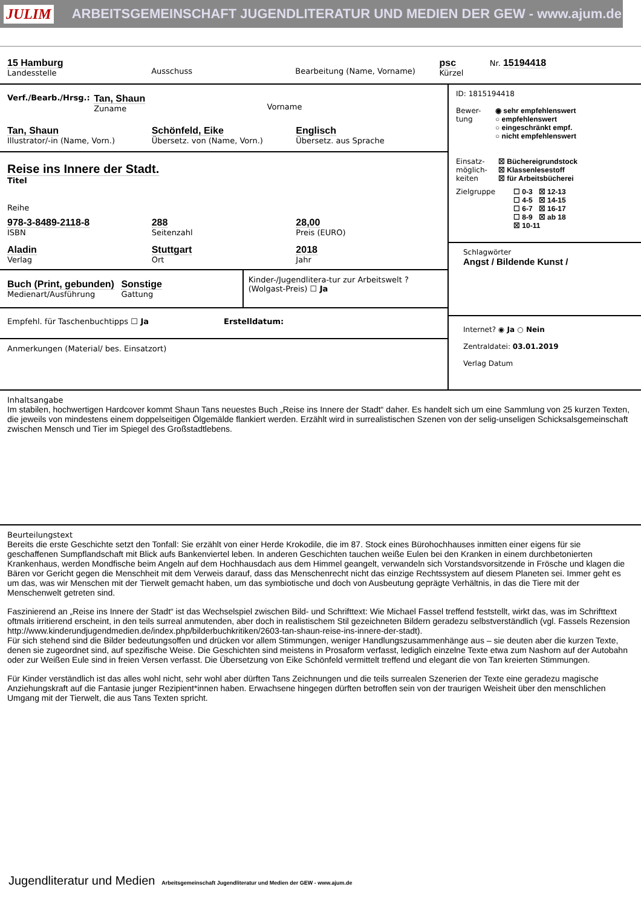JULIM ARBEITSGEMEINSCHAFT JUGENDLITERATUR UND MEDIEN DER GEW - www.ajum.de
15 Hamburg
Landesstelle
Ausschuss
Bearbeitung (Name, Vorname)
psc
Kürzel
Nr. 15194418
Verf./Bearb./Hrsg.:
Tan, Shaun
Zuname
Vorname
Tan, Shaun
Illustrator/-in (Name, Vorn.)
Schönfeld, Eike
Übersetz. von (Name, Vorn.)
Englisch
Übersetz. aus Sprache
Reise ins Innere der Stadt.
Titel
Reihe
978-3-8489-2118-8
ISBN
288
Seitenzahl
28,00
Preis (EURO)
Aladin
Verlag
Stuttgart
Ort
2018
Jahr
Buch (Print, gebunden)
Medienart/Ausführung
Sonstige
Gattung
Kinder-/Jugendlitera-tur zur Arbeitswelt ? (Wolgast-Preis) ☐ Ja
Empfehl. für Taschenbuchtipps ☐ Ja
Erstelldatum:
Anmerkungen (Material/ bes. Einsatzort)
ID: 1815194418
Bewer-
tung
◉ sehr empfehlenswert
○ empfehlenswert
○ eingeschränkt empf.
○ nicht empfehlenswert
Einsatz-
möglich-
keiten
☒ Büchereigrundstock
☒ Klassenlesestoff
☒ für Arbeitsbücherei
Zielgruppe ☐ 0-3 ☒ 12-13
☐ 4-5 ☒ 14-15
☐ 6-7 ☒ 16-17
☐ 8-9 ☒ ab 18
☒ 10-11
Schlagwörter
Angst / Bildende Kunst /
Internet? ◉ Ja ○ Nein
Zentraldatei: 03.01.2019
Verlag Datum
Inhaltsangabe
Im stabilen, hochwertigen Hardcover kommt Shaun Tans neuestes Buch „Reise ins Innere der Stadt“ daher. Es handelt sich um eine Sammlung von 25 kurzen Texten, die jeweils von mindestens einem doppelseitigen Ölgemälde flankiert werden. Erzählt wird in surrealistischen Szenen von der selig-unseligen Schicksalsgemeinschaft zwischen Mensch und Tier im Spiegel des Großstadtlebens.
Beurteilungstext
Bereits die erste Geschichte setzt den Tonfall: Sie erzählt von einer Herde Krokodile, die im 87. Stock eines Bürohochhauses inmitten einer eigens für sie geschaffenen Sumpflandschaft mit Blick aufs Bankenviertel leben. In anderen Geschichten tauchen weiße Eulen bei den Kranken in einem durchbetonierten Krankenhaus, werden Mondfische beim Angeln auf dem Hochhausdach aus dem Himmel geangelt, verwandeln sich Vorstandsvorsitzende in Frösche und klagen die Bären vor Gericht gegen die Menschheit mit dem Verweis darauf, dass das Menschenrecht nicht das einzige Rechtssystem auf diesem Planeten sei. Immer geht es um das, was wir Menschen mit der Tierwelt gemacht haben, um das symbiotische und doch von Ausbeutung geprägte Verhältnis, in das die Tiere mit der Menschenwelt getreten sind.
Faszinierend an „Reise ins Innere der Stadt“ ist das Wechselspiel zwischen Bild- und Schrifttext: Wie Michael Fassel treffend feststellt, wirkt das, was im Schrifttext oftmals irritierend erscheint, in den teils surreal anmutenden, aber doch in realistischem Stil gezeichneten Bildern geradezu selbstverständlich (vgl. Fassels Rezension
http://www.kinderundjugendmedien.de/index.php/bilderbuchkritiken/2603-tan-shaun-reise-ins-innere-der-stadt).
Für sich stehend sind die Bilder bedeutungsoffen und drücken vor allem Stimmungen, weniger Handlungszusammenhänge aus – sie deuten aber die kurzen Texte, denen sie zugeordnet sind, auf spezifische Weise. Die Geschichten sind meistens in Prosaform verfasst, lediglich einzelne Texte etwa zum Nashorn auf der Autobahn oder zur Weißen Eule sind in freien Versen verfasst. Die Übersetzung von Eike Schönfeld vermittelt treffend und elegant die von Tan kreierten Stimmungen.
Für Kinder verständlich ist das alles wohl nicht, sehr wohl aber dürften Tans Zeichnungen und die teils surrealen Szenerien der Texte eine geradezu magische Anziehungskraft auf die Fantasie junger Rezipient*innen haben. Erwachsene hingegen dürften betroffen sein von der traurigen Weisheit über den menschlichen Umgang mit der Tierwelt, die aus Tans Texten spricht.
Jugendliteratur und Medien Arbeitsgemeinschaft Jugendliteratur und Medien der GEW - www.ajum.de